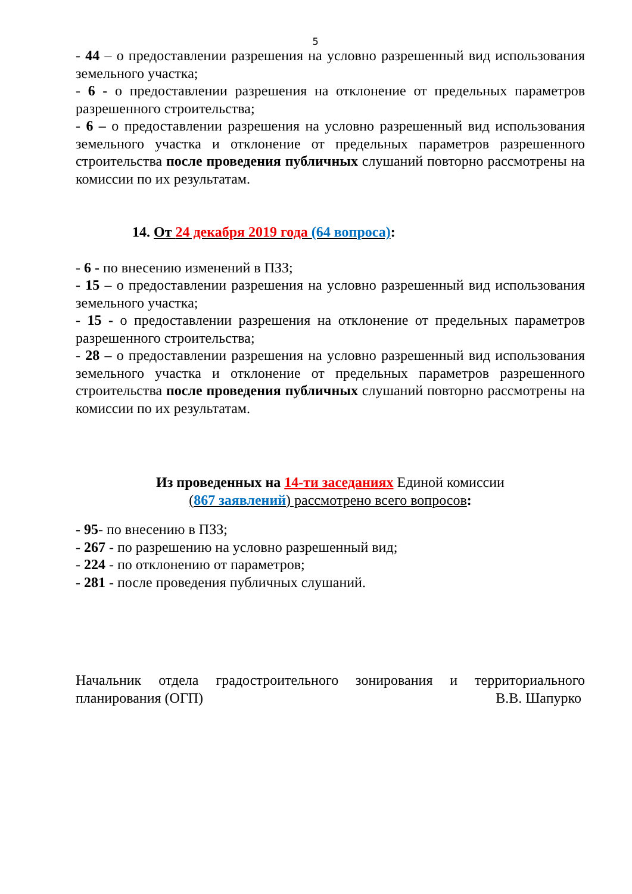5
- 44 – о предоставлении разрешения на условно разрешенный вид использования земельного участка;
- 6 - о предоставлении разрешения на отклонение от предельных параметров разрешенного строительства;
- 6 – о предоставлении разрешения на условно разрешенный вид использования земельного участка и отклонение от предельных параметров разрешенного строительства после проведения публичных слушаний повторно рассмотрены на комиссии по их результатам.
14. От 24 декабря 2019 года (64 вопроса):
- 6 - по внесению изменений в ПЗЗ;
- 15 – о предоставлении разрешения на условно разрешенный вид использования земельного участка;
- 15 - о предоставлении разрешения на отклонение от предельных параметров разрешенного строительства;
- 28 – о предоставлении разрешения на условно разрешенный вид использования земельного участка и отклонение от предельных параметров разрешенного строительства после проведения публичных слушаний повторно рассмотрены на комиссии по их результатам.
Из проведенных на 14-ти заседаниях Единой комиссии
(867 заявлений) рассмотрено всего вопросов:
- 95- по внесению в ПЗЗ;
- 267 - по разрешению на условно разрешенный вид;
- 224 - по отклонению от параметров;
- 281 - после проведения публичных слушаний.
Начальник отдела градостроительного зонирования и территориального планирования (ОГП) В.В. Шапурко